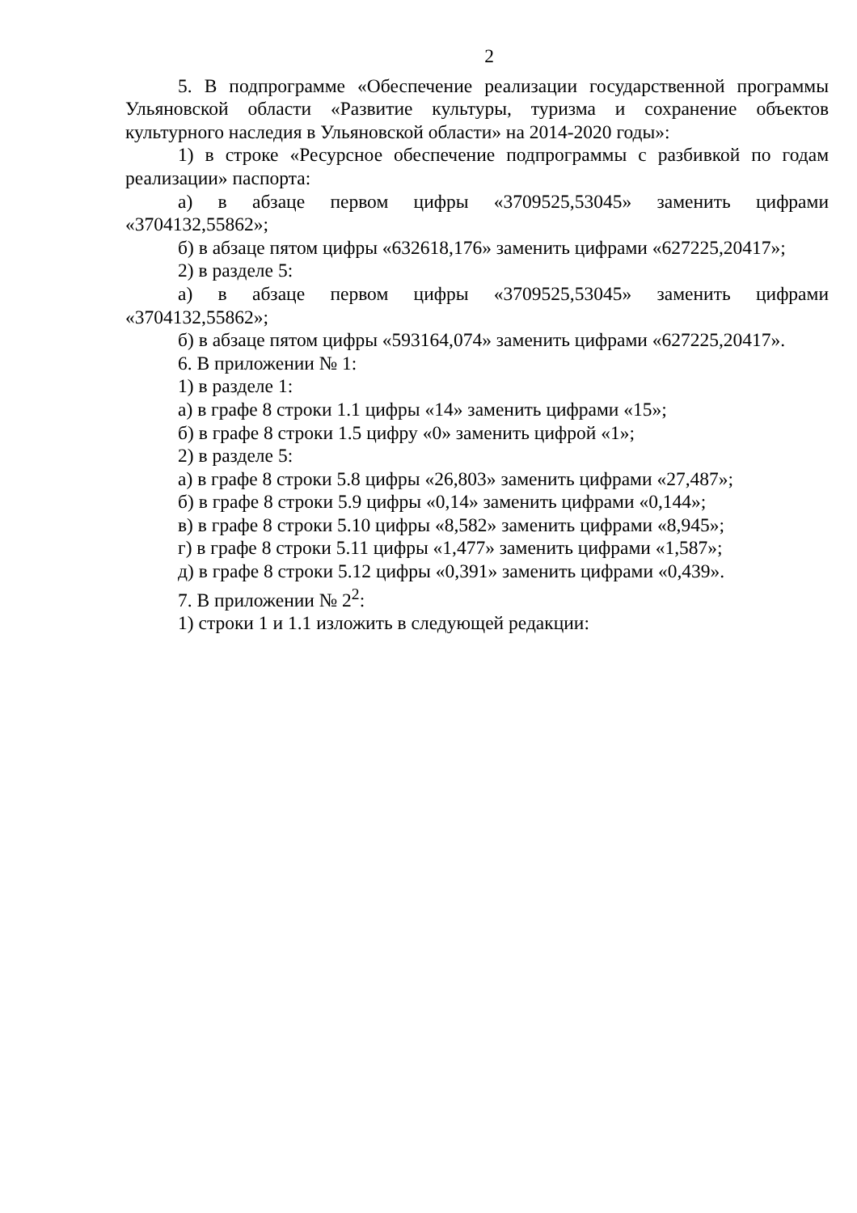2
5. В подпрограмме «Обеспечение реализации государственной программы Ульяновской области «Развитие культуры, туризма и сохранение объектов культурного наследия в Ульяновской области» на 2014-2020 годы»:
1) в строке «Ресурсное обеспечение подпрограммы с разбивкой по годам реализации» паспорта:
а) в абзаце первом цифры «3709525,53045» заменить цифрами «3704132,55862»;
б) в абзаце пятом цифры «632618,176» заменить цифрами «627225,20417»;
2) в разделе 5:
а) в абзаце первом цифры «3709525,53045» заменить цифрами «3704132,55862»;
б) в абзаце пятом цифры «593164,074» заменить цифрами «627225,20417».
6. В приложении № 1:
1) в разделе 1:
а) в графе 8 строки 1.1 цифры «14» заменить цифрами «15»;
б) в графе 8 строки 1.5 цифру «0» заменить цифрой «1»;
2) в разделе 5:
а) в графе 8 строки 5.8 цифры «26,803» заменить цифрами «27,487»;
б) в графе 8 строки 5.9 цифры «0,14» заменить цифрами «0,144»;
в) в графе 8 строки 5.10 цифры «8,582» заменить цифрами «8,945»;
г) в графе 8 строки 5.11 цифры «1,477» заменить цифрами «1,587»;
д) в графе 8 строки 5.12 цифры «0,391» заменить цифрами «0,439».
7. В приложении № 2<sup>2</sup>:
1) строки 1 и 1.1 изложить в следующей редакции: